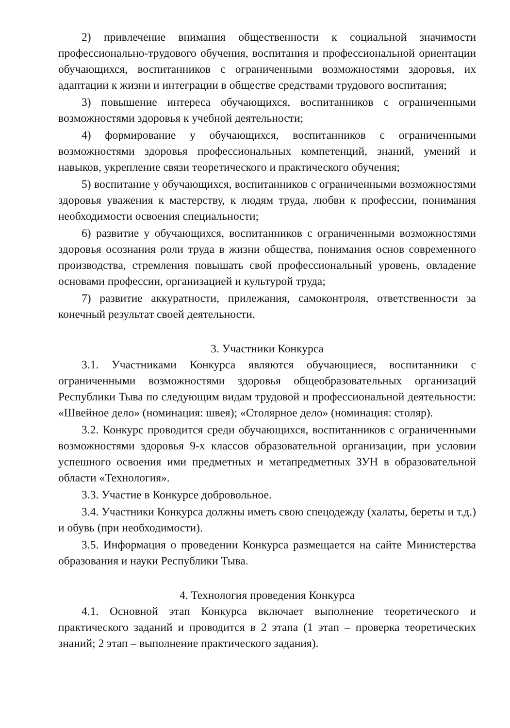2) привлечение внимания общественности к социальной значимости профессионально-трудового обучения, воспитания и профессиональной ориентации обучающихся, воспитанников с ограниченными возможностями здоровья, их адаптации к жизни и интеграции в обществе средствами трудового воспитания;
3) повышение интереса обучающихся, воспитанников с ограниченными возможностями здоровья к учебной деятельности;
4) формирование у обучающихся, воспитанников с ограниченными возможностями здоровья профессиональных компетенций, знаний, умений и навыков, укрепление связи теоретического и практического обучения;
5) воспитание у обучающихся, воспитанников с ограниченными возможностями здоровья уважения к мастерству, к людям труда, любви к профессии, понимания необходимости освоения специальности;
6) развитие у обучающихся, воспитанников с ограниченными возможностями здоровья осознания роли труда в жизни общества, понимания основ современного производства, стремления повышать свой профессиональный уровень, овладение основами профессии, организацией и культурой труда;
7) развитие аккуратности, прилежания, самоконтроля, ответственности за конечный результат своей деятельности.
3. Участники Конкурса
3.1. Участниками Конкурса являются обучающиеся, воспитанники с ограниченными возможностями здоровья общеобразовательных организаций Республики Тыва по следующим видам трудовой и профессиональной деятельности: «Швейное дело» (номинация: швея); «Столярное дело» (номинация: столяр).
3.2. Конкурс проводится среди обучающихся, воспитанников с ограниченными возможностями здоровья 9-х классов образовательной организации, при условии успешного освоения ими предметных и метапредметных ЗУН в образовательной области «Технология».
3.3. Участие в Конкурсе добровольное.
3.4. Участники Конкурса должны иметь свою спецодежду (халаты, береты и т.д.) и обувь (при необходимости).
3.5. Информация о проведении Конкурса размещается на сайте Министерства образования и науки Республики Тыва.
4. Технология проведения Конкурса
4.1. Основной этап Конкурса включает выполнение теоретического и практического заданий и проводится в 2 этапа (1 этап – проверка теоретических знаний; 2 этап – выполнение практического задания).